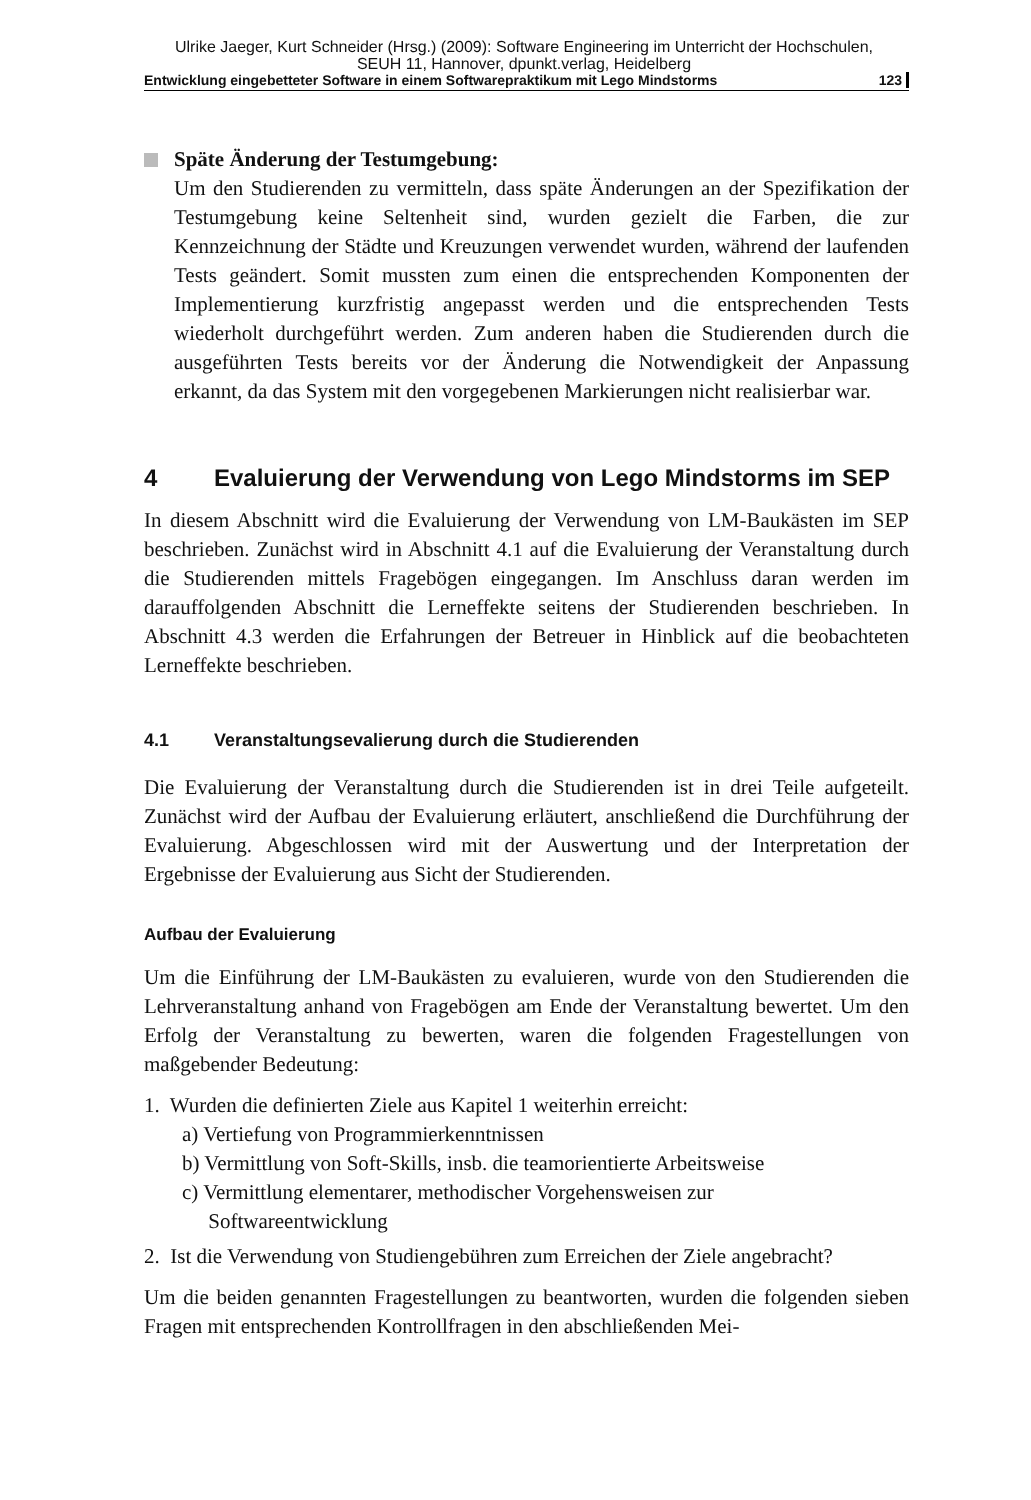Ulrike Jaeger, Kurt Schneider (Hrsg.) (2009): Software Engineering im Unterricht der Hochschulen,
SEUH 11, Hannover, dpunkt.verlag, Heidelberg
Entwicklung eingebetteter Software in einem Softwarepraktikum mit Lego Mindstorms 123
Späte Änderung der Testumgebung:
Um den Studierenden zu vermitteln, dass späte Änderungen an der Spezifikation der Testumgebung keine Seltenheit sind, wurden gezielt die Farben, die zur Kennzeichnung der Städte und Kreuzungen verwendet wurden, während der laufenden Tests geändert. Somit mussten zum einen die entsprechenden Komponenten der Implementierung kurzfristig angepasst werden und die entsprechenden Tests wiederholt durchgeführt werden. Zum anderen haben die Studierenden durch die ausgeführten Tests bereits vor der Änderung die Notwendigkeit der Anpassung erkannt, da das System mit den vorgegebenen Markierungen nicht realisierbar war.
4 Evaluierung der Verwendung von Lego Mindstorms im SEP
In diesem Abschnitt wird die Evaluierung der Verwendung von LM-Baukästen im SEP beschrieben. Zunächst wird in Abschnitt 4.1 auf die Evaluierung der Veranstaltung durch die Studierenden mittels Fragebögen eingegangen. Im Anschluss daran werden im darauffolgenden Abschnitt die Lerneffekte seitens der Studierenden beschrieben. In Abschnitt 4.3 werden die Erfahrungen der Betreuer in Hinblick auf die beobachteten Lerneffekte beschrieben.
4.1 Veranstaltungsevalierung durch die Studierenden
Die Evaluierung der Veranstaltung durch die Studierenden ist in drei Teile aufgeteilt. Zunächst wird der Aufbau der Evaluierung erläutert, anschließend die Durchführung der Evaluierung. Abgeschlossen wird mit der Auswertung und der Interpretation der Ergebnisse der Evaluierung aus Sicht der Studierenden.
Aufbau der Evaluierung
Um die Einführung der LM-Baukästen zu evaluieren, wurde von den Studierenden die Lehrveranstaltung anhand von Fragebögen am Ende der Veranstaltung bewertet. Um den Erfolg der Veranstaltung zu bewerten, waren die folgenden Fragestellungen von maßgebender Bedeutung:
1. Wurden die definierten Ziele aus Kapitel 1 weiterhin erreicht:
a) Vertiefung von Programmierkenntnissen
b) Vermittlung von Soft-Skills, insb. die teamorientierte Arbeitsweise
c) Vermittlung elementarer, methodischer Vorgehensweisen zur
Softwareentwicklung
2. Ist die Verwendung von Studiengebühren zum Erreichen der Ziele angebracht?
Um die beiden genannten Fragestellungen zu beantworten, wurden die folgenden sieben Fragen mit entsprechenden Kontrollfragen in den abschließenden Mei-